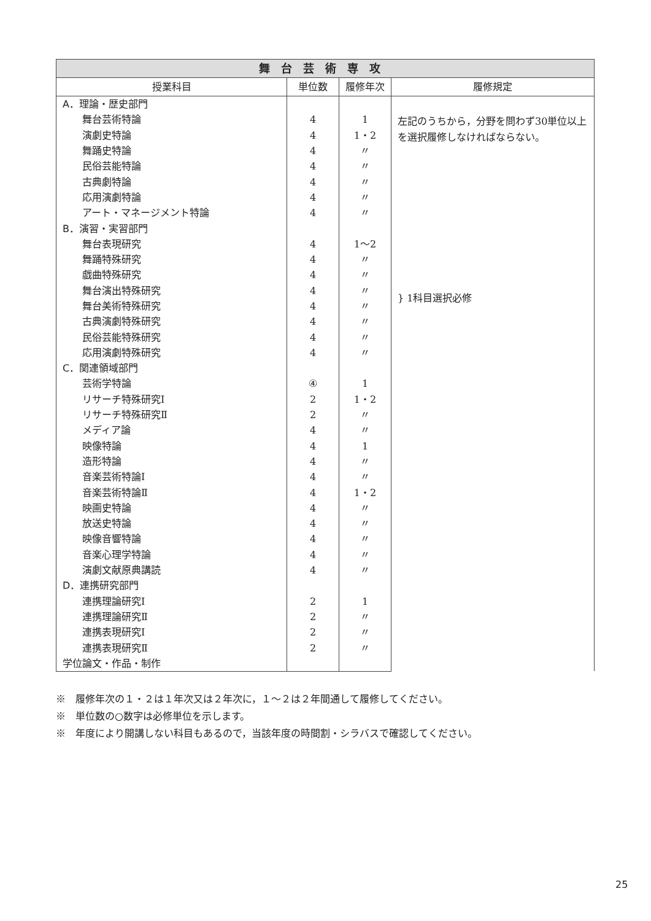| 舞台芸術専攻 | | | |
| --- | --- | --- | --- |
| 授業科目 | 単位数 | 履修年次 | 履修規定 |
| A．理論・歴史部門 | | | 左記のうちから，分野を問わず30単位以上を選択履修しなければならない。 |
| 舞台芸術特論 | 4 | 1 | |
| 演劇史特論 | 4 | 1・2 | |
| 舞踊史特論 | 4 | 〃 | |
| 民俗芸能特論 | 4 | 〃 | |
| 古典劇特論 | 4 | 〃 | |
| 応用演劇特論 | 4 | 〃 | |
| アート・マネージメント特論 | 4 | 〃 | |
| B．演習・実習部門 | | | } 1科目選択必修 |
| 舞台表現研究 | 4 | 1〜2 | |
| 舞踊特殊研究 | 4 | 〃 | |
| 戯曲特殊研究 | 4 | 〃 | |
| 舞台演出特殊研究 | 4 | 〃 | |
| 舞台美術特殊研究 | 4 | 〃 | |
| 古典演劇特殊研究 | 4 | 〃 | |
| 民俗芸能特殊研究 | 4 | 〃 | |
| 応用演劇特殊研究 | 4 | 〃 | |
| C．関連領域部門 | | | |
| 芸術学特論 | ④ | 1 | |
| リサーチ特殊研究Ⅰ | 2 | 1・2 | |
| リサーチ特殊研究Ⅱ | 2 | 〃 | |
| メディア論 | 4 | 〃 | |
| 映像特論 | 4 | 1 | |
| 造形特論 | 4 | 〃 | |
| 音楽芸術特論Ⅰ | 4 | 〃 | |
| 音楽芸術特論Ⅱ | 4 | 1・2 | |
| 映画史特論 | 4 | 〃 | |
| 放送史特論 | 4 | 〃 | |
| 映像音響特論 | 4 | 〃 | |
| 音楽心理学特論 | 4 | 〃 | |
| 演劇文献原典講読 | 4 | 〃 | |
| D．連携研究部門 | | | |
| 連携理論研究Ⅰ | 2 | 1 | |
| 連携理論研究Ⅱ | 2 | 〃 | |
| 連携表現研究Ⅰ | 2 | 〃 | |
| 連携表現研究Ⅱ | 2 | 〃 | |
| 学位論文・作品・制作 | | | |
※　履修年次の１・２は１年次又は２年次に，１〜２は２年間通して履修してください。
※　単位数の○数字は必修単位を示します。
※　年度により開講しない科目もあるので，当該年度の時間割・シラバスで確認してください。
25